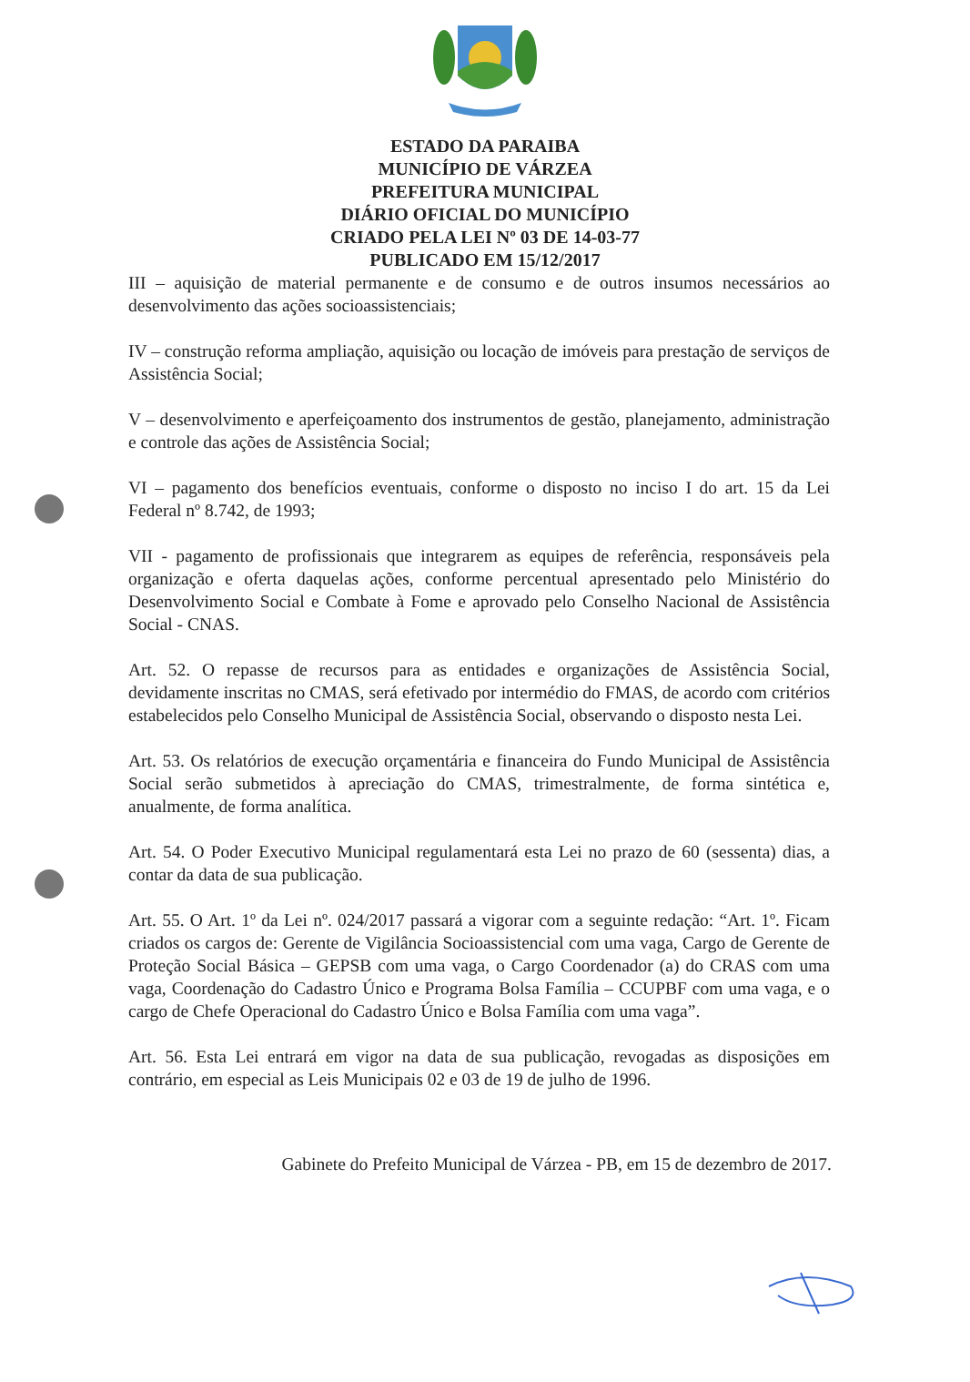ESTADO DA PARAIBA
MUNICÍPIO DE VÁRZEA
PREFEITURA MUNICIPAL
DIÁRIO OFICIAL DO MUNICÍPIO
CRIADO PELA LEI Nº 03 DE 14-03-77
PUBLICADO EM 15/12/2017
III – aquisição de material permanente e de consumo e de outros insumos necessários ao desenvolvimento das ações socioassistenciais;
IV – construção reforma ampliação, aquisição ou locação de imóveis para prestação de serviços de Assistência Social;
V – desenvolvimento e aperfeiçoamento dos instrumentos de gestão, planejamento, administração e controle das ações de Assistência Social;
VI – pagamento dos benefícios eventuais, conforme o disposto no inciso I do art. 15 da Lei Federal nº 8.742, de 1993;
VII - pagamento de profissionais que integrarem as equipes de referência, responsáveis pela organização e oferta daquelas ações, conforme percentual apresentado pelo Ministério do Desenvolvimento Social e Combate à Fome e aprovado pelo Conselho Nacional de Assistência Social - CNAS.
Art. 52. O repasse de recursos para as entidades e organizações de Assistência Social, devidamente inscritas no CMAS, será efetivado por intermédio do FMAS, de acordo com critérios estabelecidos pelo Conselho Municipal de Assistência Social, observando o disposto nesta Lei.
Art. 53. Os relatórios de execução orçamentária e financeira do Fundo Municipal de Assistência Social serão submetidos à apreciação do CMAS, trimestralmente, de forma sintética e, anualmente, de forma analítica.
Art. 54. O Poder Executivo Municipal regulamentará esta Lei no prazo de 60 (sessenta) dias, a contar da data de sua publicação.
Art. 55. O Art. 1º da Lei nº. 024/2017 passará a vigorar com a seguinte redação: “Art. 1º. Ficam criados os cargos de: Gerente de Vigilância Socioassistencial com uma vaga, Cargo de Gerente de Proteção Social Básica – GEPSB com uma vaga, o Cargo Coordenador (a) do CRAS com uma vaga, Coordenação do Cadastro Único e Programa Bolsa Família – CCUPBF com uma vaga, e o cargo de Chefe Operacional do Cadastro Único e Bolsa Família com uma vaga”.
Art. 56. Esta Lei entrará em vigor na data de sua publicação, revogadas as disposições em contrário, em especial as Leis Municipais 02 e 03 de 19 de julho de 1996.
Gabinete do Prefeito Municipal de Várzea - PB, em 15 de dezembro de 2017.